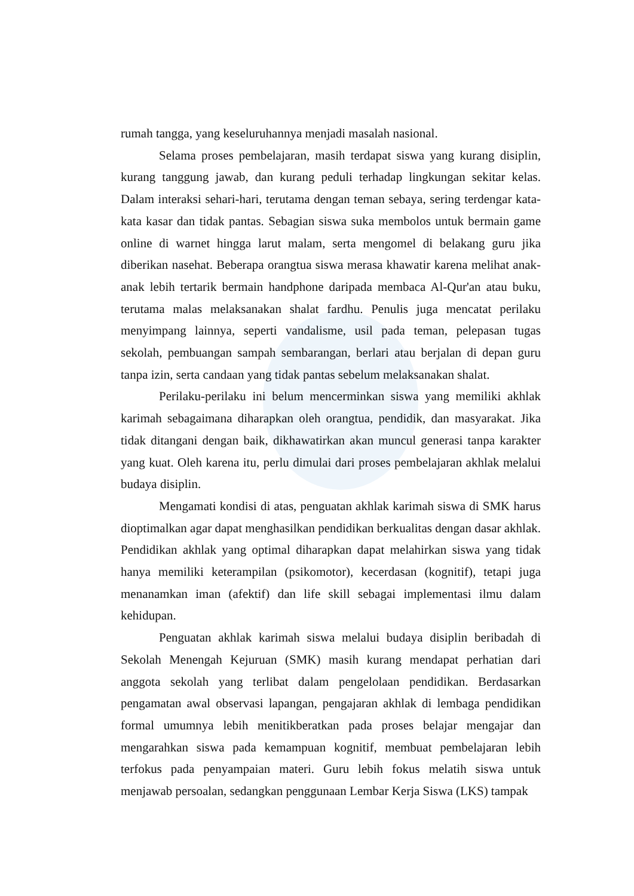rumah tangga, yang keseluruhannya menjadi masalah nasional.
Selama proses pembelajaran, masih terdapat siswa yang kurang disiplin, kurang tanggung jawab, dan kurang peduli terhadap lingkungan sekitar kelas. Dalam interaksi sehari-hari, terutama dengan teman sebaya, sering terdengar kata-kata kasar dan tidak pantas. Sebagian siswa suka membolos untuk bermain game online di warnet hingga larut malam, serta mengomel di belakang guru jika diberikan nasehat. Beberapa orangtua siswa merasa khawatir karena melihat anak-anak lebih tertarik bermain handphone daripada membaca Al-Qur'an atau buku, terutama malas melaksanakan shalat fardhu. Penulis juga mencatat perilaku menyimpang lainnya, seperti vandalisme, usil pada teman, pelepasan tugas sekolah, pembuangan sampah sembarangan, berlari atau berjalan di depan guru tanpa izin, serta candaan yang tidak pantas sebelum melaksanakan shalat.
Perilaku-perilaku ini belum mencerminkan siswa yang memiliki akhlak karimah sebagaimana diharapkan oleh orangtua, pendidik, dan masyarakat. Jika tidak ditangani dengan baik, dikhawatirkan akan muncul generasi tanpa karakter yang kuat. Oleh karena itu, perlu dimulai dari proses pembelajaran akhlak melalui budaya disiplin.
Mengamati kondisi di atas, penguatan akhlak karimah siswa di SMK harus dioptimalkan agar dapat menghasilkan pendidikan berkualitas dengan dasar akhlak. Pendidikan akhlak yang optimal diharapkan dapat melahirkan siswa yang tidak hanya memiliki keterampilan (psikomotor), kecerdasan (kognitif), tetapi juga menanamkan iman (afektif) dan life skill sebagai implementasi ilmu dalam kehidupan.
Penguatan akhlak karimah siswa melalui budaya disiplin beribadah di Sekolah Menengah Kejuruan (SMK) masih kurang mendapat perhatian dari anggota sekolah yang terlibat dalam pengelolaan pendidikan. Berdasarkan pengamatan awal observasi lapangan, pengajaran akhlak di lembaga pendidikan formal umumnya lebih menitikberatkan pada proses belajar mengajar dan mengarahkan siswa pada kemampuan kognitif, membuat pembelajaran lebih terfokus pada penyampaian materi. Guru lebih fokus melatih siswa untuk menjawab persoalan, sedangkan penggunaan Lembar Kerja Siswa (LKS) tampak